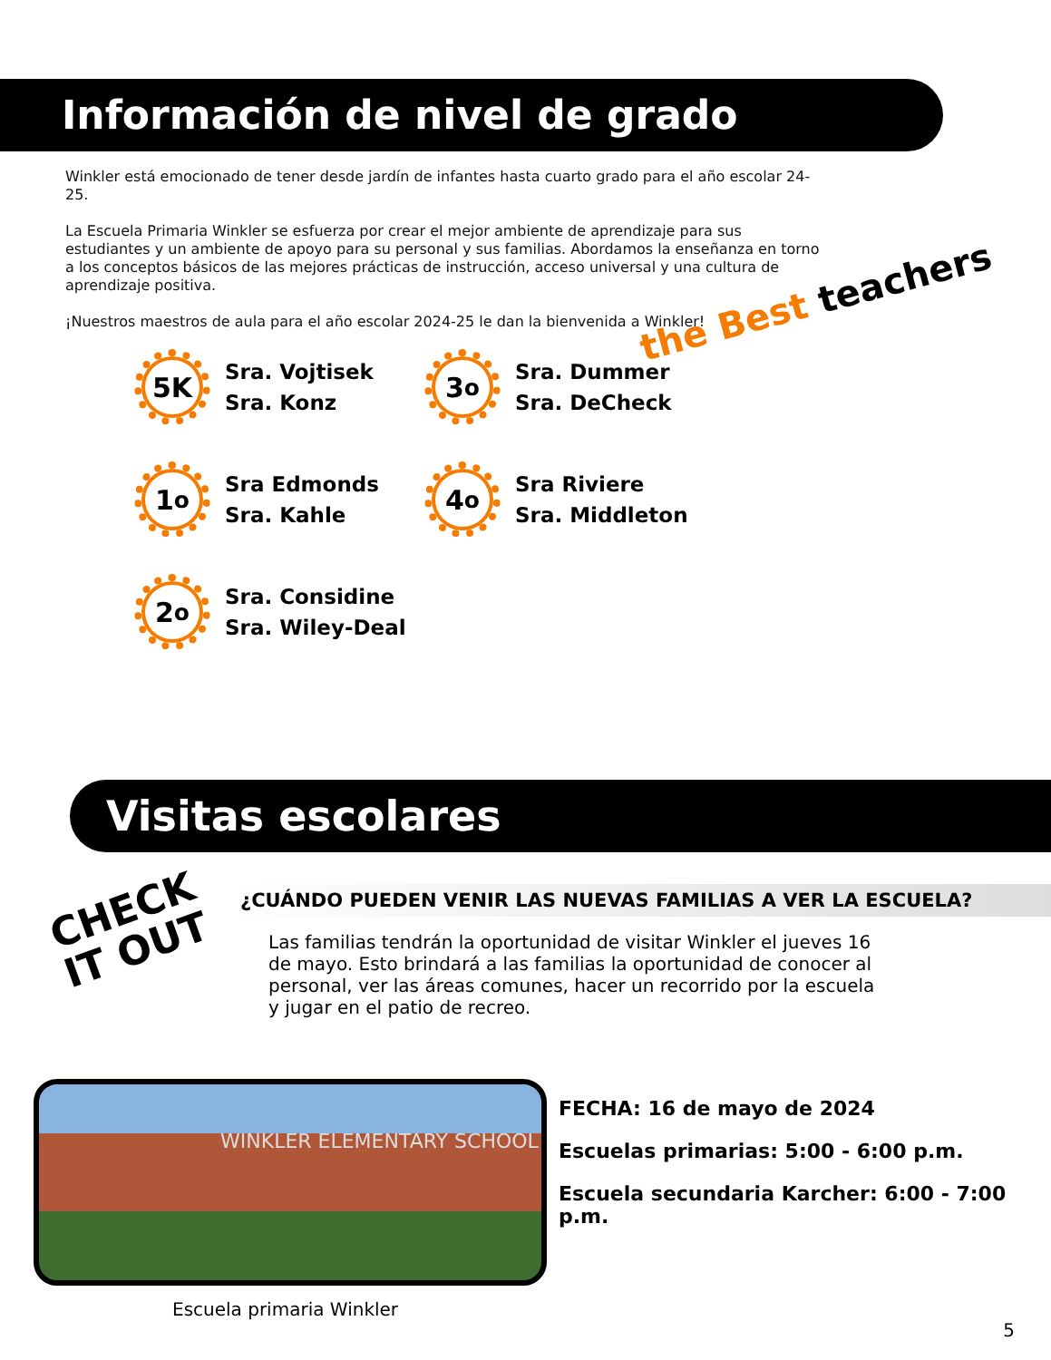Información de nivel de grado
Winkler está emocionado de tener desde jardín de infantes hasta cuarto grado para el año escolar 24-25.
La Escuela Primaria Winkler se esfuerza por crear el mejor ambiente de aprendizaje para sus estudiantes y un ambiente de apoyo para su personal y sus familias. Abordamos la enseñanza en torno a los conceptos básicos de las mejores prácticas de instrucción, acceso universal y una cultura de aprendizaje positiva.
¡Nuestros maestros de aula para el año escolar 2024-25 le dan la bienvenida a Winkler!
5K
Sra. Vojtisek
Sra. Konz
3<sup>o</sup>
Sra. Dummer
Sra. DeCheck
1<sup>o</sup>
Sra Edmonds
Sra. Kahle
4<sup>o</sup>
Sra Riviere
Sra. Middleton
2<sup>o</sup>
Sra. Considine
Sra. Wiley-Deal
the Best teachers
Visitas escolares
CHECK
IT OUT
¿CUÁNDO PUEDEN VENIR LAS NUEVAS FAMILIAS A VER LA ESCUELA?
Las familias tendrán la oportunidad de visitar Winkler el jueves 16 de mayo. Esto brindará a las familias la oportunidad de conocer al personal, ver las áreas comunes, hacer un recorrido por la escuela y jugar en el patio de recreo.
WINKLER ELEMENTARY SCHOOL
Escuela primaria Winkler
FECHA: 16 de mayo de 2024
Escuelas primarias: 5:00 - 6:00 p.m.
Escuela secundaria Karcher: 6:00 - 7:00 p.m.
5